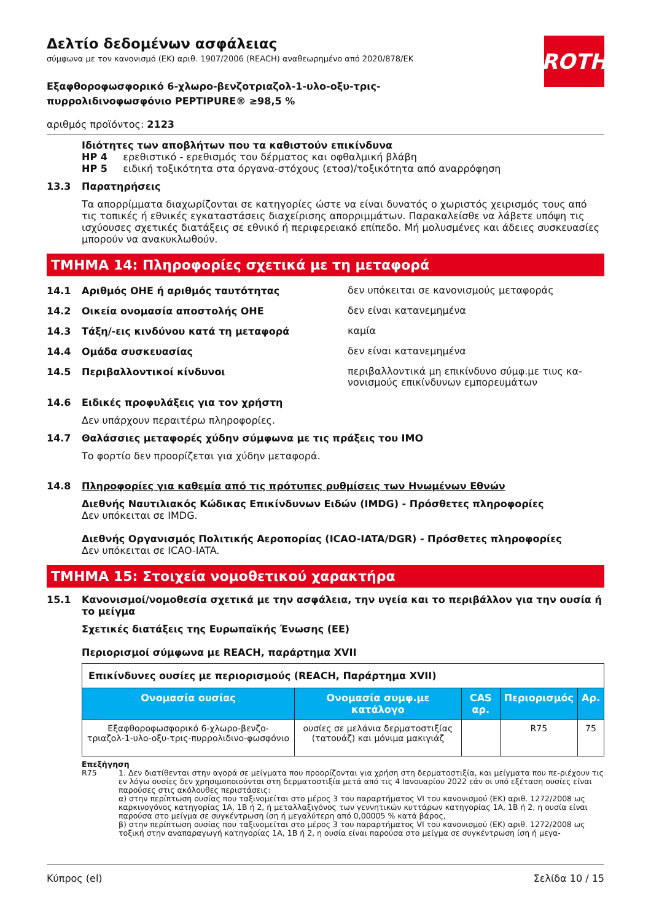ROTH
Δελτίο δεδομένων ασφάλειας
σύμφωνα με τον κανονισμό (ΕΚ) αριθ. 1907/2006 (REACH) αναθεωρημένο από 2020/878/ΕΚ
Εξαφθοροφωσφορικό 6-χλωρο-βενζοτριαζολ-1-υλο-οξυ-τρις-
πυρρολιδινοφωσφόνιο PEPTIPURE® ≥98,5 %
αριθμός προϊόντος: 2123
Ιδιότητες των αποβλήτων που τα καθιστούν επικίνδυνα
HP 4 ερεθιστικό - ερεθισμός του δέρματος και οφθαλμική βλάβη
HP 5 ειδική τοξικότητα στα όργανα-στόχους (ετοσ)/τοξικότητα από αναρρόφηση
13.3 Παρατηρήσεις
Τα απορρίμματα διαχωρίζονται σε κατηγορίες ώστε να είναι δυνατός ο χωριστός χειρισμός τους από τις τοπικές ή εθνικές εγκαταστάσεις διαχείρισης απορριμμάτων. Παρακαλείσθε να λάβετε υπόψη τις ισχύουσες σχετικές διατάξεις σε εθνικό ή περιφερειακό επίπεδο. Μή μολυσμένες και άδειες συσκευασίες μπορούν να ανακυκλωθούν.
ΤΜΗΜΑ 14: Πληροφορίες σχετικά με τη μεταφορά
14.1 Αριθμός ΟΗΕ ή αριθμός ταυτότητας δεν υπόκειται σε κανονισμούς μεταφοράς
14.2 Οικεία ονομασία αποστολής ΟΗΕ δεν είναι κατανεμημένα
14.3 Τάξη/-εις κινδύνου κατά τη μεταφορά καμία
14.4 Ομάδα συσκευασίας δεν είναι κατανεμημένα
14.5 Περιβαλλοντικοί κίνδυνοι περιβαλλοντικά μη επικίνδυνο σύμφ.με τιυς κα-νονισμούς επικίνδυνων εμπορευμάτων
14.6 Ειδικές προφυλάξεις για τον χρήστη
Δεν υπάρχουν περαιτέρω πληροφορίες.
14.7 Θαλάσσιες μεταφορές χύδην σύμφωνα με τις πράξεις του ΙΜΟ
Το φορτίο δεν προορίζεται για χύδην μεταφορά.
14.8 Πληροφορίες για καθεμία από τις πρότυπες ρυθμίσεις των Ηνωμένων Εθνών
Διεθνής Ναυτιλιακός Κώδικας Επικίνδυνων Ειδών (IMDG) - Πρόσθετες πληροφορίες
Δεν υπόκειται σε IMDG.
Διεθνής Οργανισμός Πολιτικής Αεροπορίας (ICAO-IATA/DGR) - Πρόσθετες πληροφορίες
Δεν υπόκειται σε ICAO-IATA.
ΤΜΗΜΑ 15: Στοιχεία νομοθετικού χαρακτήρα
15.1 Κανονισμοί/νομοθεσία σχετικά με την ασφάλεια, την υγεία και το περιβάλλον για την ουσία ή το μείγμα
Σχετικές διατάξεις της Ευρωπαϊκής Ένωσης (ΕΕ)
Περιορισμοί σύμφωνα με REACH, παράρτημα XVII
| Επικίνδυνες ουσίες με περιορισμούς (REACH, Παράρτημα XVII) | | | | |
| Ονομασία ουσίας | Ονομασία συμφ.με κατάλογο | CAS αρ. | Περιορισμός | Αρ. |
| Εξαφθοροφωσφορικό 6-χλωρο-βενζο-τριαζολ-1-υλο-οξυ-τρις-πυρρολιδινο-φωσφόνιο | ουσίες σε μελάνια δερματοστιξίας (τατουάζ) και μόνιμα μακιγιάζ | | R75 | 75 |
Επεξήγηση
R75 1. Δεν διατίθενται στην αγορά σε μείγματα που προορίζονται για χρήση στη δερματοστιξία, και μείγματα που πε-ριέχουν τις εν λόγω ουσίες δεν χρησιμοποιούνται στη δερματοστιξία μετά από τις 4 Ιανουαρίου 2022 εάν οι υπό εξέταση ουσίες είναι παρούσες στις ακόλουθες περιστάσεις:
α) στην περίπτωση ουσίας που ταξινομείται στο μέρος 3 του παραρτήματος VI του κανονισμού (ΕΚ) αριθ. 1272/2008 ως καρκινογόνος κατηγορίας 1A, 1B ή 2, ή μεταλλαξιγόνος των γεννητικών κυττάρων κατηγορίας 1A, 1B ή 2, η ουσία είναι παρούσα στο μείγμα σε συγκέντρωση ίση ή μεγαλύτερη από 0,00005 % κατά βάρος,
β) στην περίπτωση ουσίας που ταξινομείται στο μέρος 3 του παραρτήματος VI του κανονισμού (ΕΚ) αριθ. 1272/2008 ως τοξική στην αναπαραγωγή κατηγορίας 1A, 1B ή 2, η ουσία είναι παρούσα στο μείγμα σε συγκέντρωση ίση ή μεγα-
Κύπρος (el) Σελίδα 10 / 15